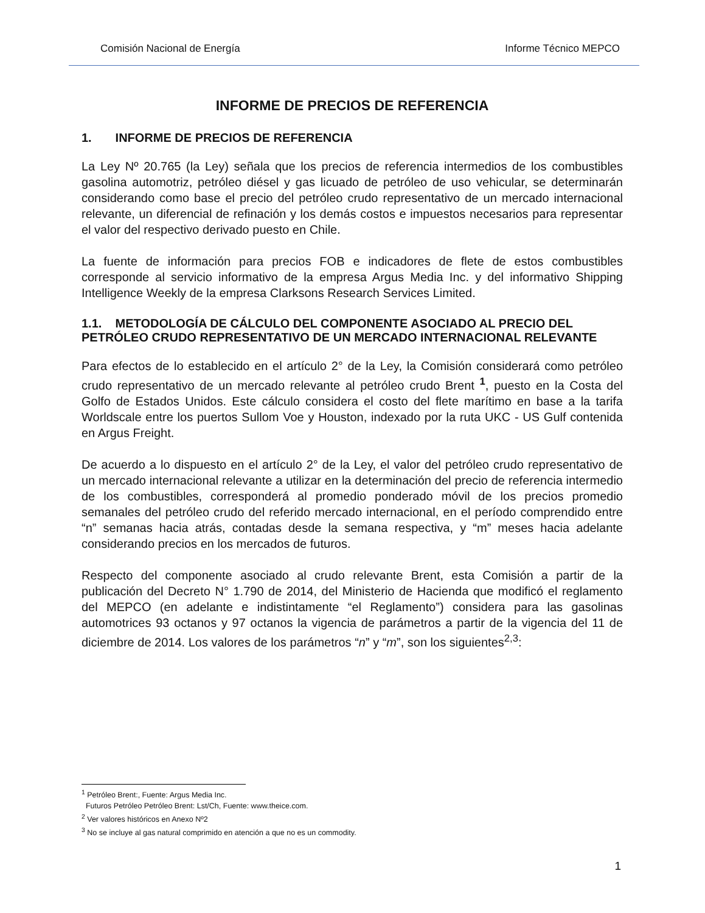Comisión Nacional de Energía Informe Técnico MEPCO
INFORME DE PRECIOS DE REFERENCIA
1. INFORME DE PRECIOS DE REFERENCIA
La Ley Nº 20.765 (la Ley) señala que los precios de referencia intermedios de los combustibles gasolina automotriz, petróleo diésel y gas licuado de petróleo de uso vehicular, se determinarán considerando como base el precio del petróleo crudo representativo de un mercado internacional relevante, un diferencial de refinación y los demás costos e impuestos necesarios para representar el valor del respectivo derivado puesto en Chile.
La fuente de información para precios FOB e indicadores de flete de estos combustibles corresponde al servicio informativo de la empresa Argus Media Inc. y del informativo Shipping Intelligence Weekly de la empresa Clarksons Research Services Limited.
1.1. METODOLOGÍA DE CÁLCULO DEL COMPONENTE ASOCIADO AL PRECIO DEL PETRÓLEO CRUDO REPRESENTATIVO DE UN MERCADO INTERNACIONAL RELEVANTE
Para efectos de lo establecido en el artículo 2° de la Ley, la Comisión considerará como petróleo crudo representativo de un mercado relevante al petróleo crudo Brent <sup>1</sup>, puesto en la Costa del Golfo de Estados Unidos. Este cálculo considera el costo del flete marítimo en base a la tarifa Worldscale entre los puertos Sullom Voe y Houston, indexado por la ruta UKC - US Gulf contenida en Argus Freight.
De acuerdo a lo dispuesto en el artículo 2° de la Ley, el valor del petróleo crudo representativo de un mercado internacional relevante a utilizar en la determinación del precio de referencia intermedio de los combustibles, corresponderá al promedio ponderado móvil de los precios promedio semanales del petróleo crudo del referido mercado internacional, en el período comprendido entre “n” semanas hacia atrás, contadas desde la semana respectiva, y “m” meses hacia adelante considerando precios en los mercados de futuros.
Respecto del componente asociado al crudo relevante Brent, esta Comisión a partir de la publicación del Decreto N° 1.790 de 2014, del Ministerio de Hacienda que modificó el reglamento del MEPCO (en adelante e indistintamente “el Reglamento”) considera para las gasolinas automotrices 93 octanos y 97 octanos la vigencia de parámetros a partir de la vigencia del 11 de diciembre de 2014. Los valores de los parámetros “n” y “m”, son los siguientes<sup>2,3</sup>:
<sup>1</sup> Petróleo Brent:, Fuente: Argus Media Inc.
Futuros Petróleo Petróleo Brent: Lst/Ch, Fuente: www.theice.com.
<sup>2</sup> Ver valores históricos en Anexo Nº2
<sup>3</sup> No se incluye al gas natural comprimido en atención a que no es un commodity.
1